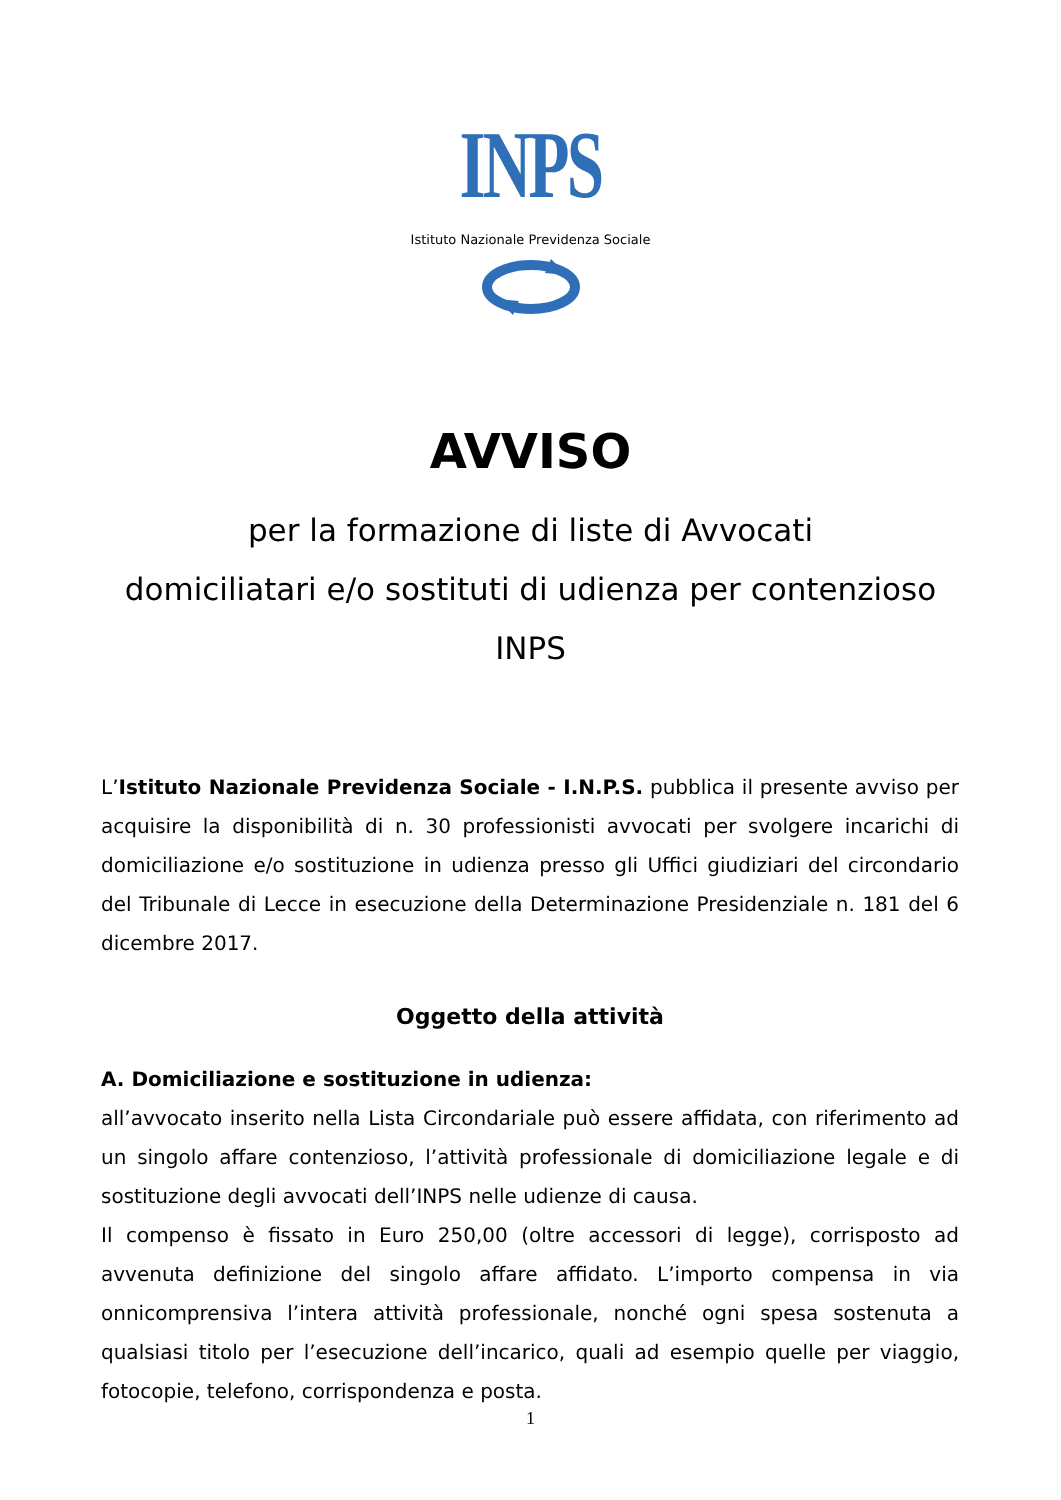INPS
Istituto Nazionale Previdenza Sociale
AVVISO
per la formazione di liste di Avvocati
domiciliatari e/o sostituti di udienza per contenzioso
INPS
L’Istituto Nazionale Previdenza Sociale - I.N.P.S. pubblica il presente avviso per acquisire la disponibilità di n. 30 professionisti avvocati per svolgere incarichi di domiciliazione e/o sostituzione in udienza presso gli Uffici giudiziari del circondario del Tribunale di Lecce in esecuzione della Determinazione Presidenziale n. 181 del 6 dicembre 2017.
Oggetto della attività
A. Domiciliazione e sostituzione in udienza:
all’avvocato inserito nella Lista Circondariale può essere affidata, con riferimento ad un singolo affare contenzioso, l’attività professionale di domiciliazione legale e di sostituzione degli avvocati dell’INPS nelle udienze di causa.
Il compenso è fissato in Euro 250,00 (oltre accessori di legge), corrisposto ad avvenuta definizione del singolo affare affidato. L’importo compensa in via onnicomprensiva l’intera attività professionale, nonché ogni spesa sostenuta a qualsiasi titolo per l’esecuzione dell’incarico, quali ad esempio quelle per viaggio, fotocopie, telefono, corrispondenza e posta.
1